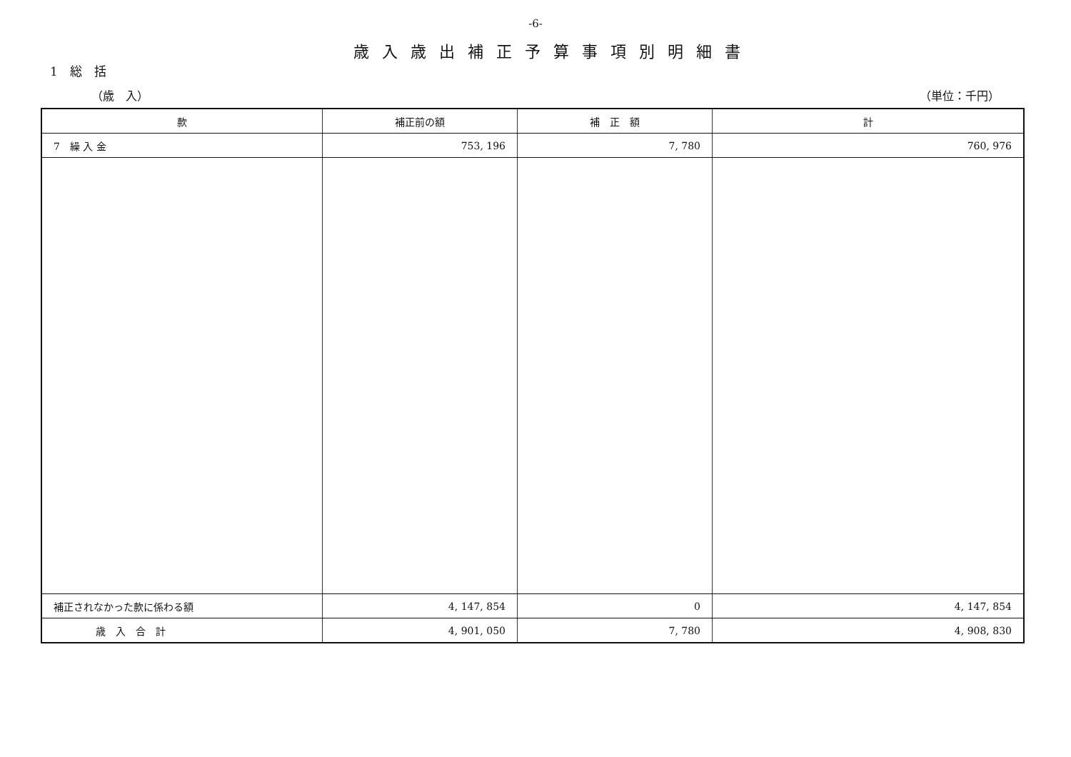-6-
歳入歳出補正予算事項別明細書
1　総　括
（歳　入） （単位：千円）
| 款 | 補正前の額 | 補 正 額 | 計 |
| --- | --- | --- | --- |
| 7 繰 入 金 | 753, 196 | 7, 780 | 760, 976 |
| 補正されなかった款に係わる額 | 4, 147, 854 | 0 | 4, 147, 854 |
| 歳 入 合 計 | 4, 901, 050 | 7, 780 | 4, 908, 830 |